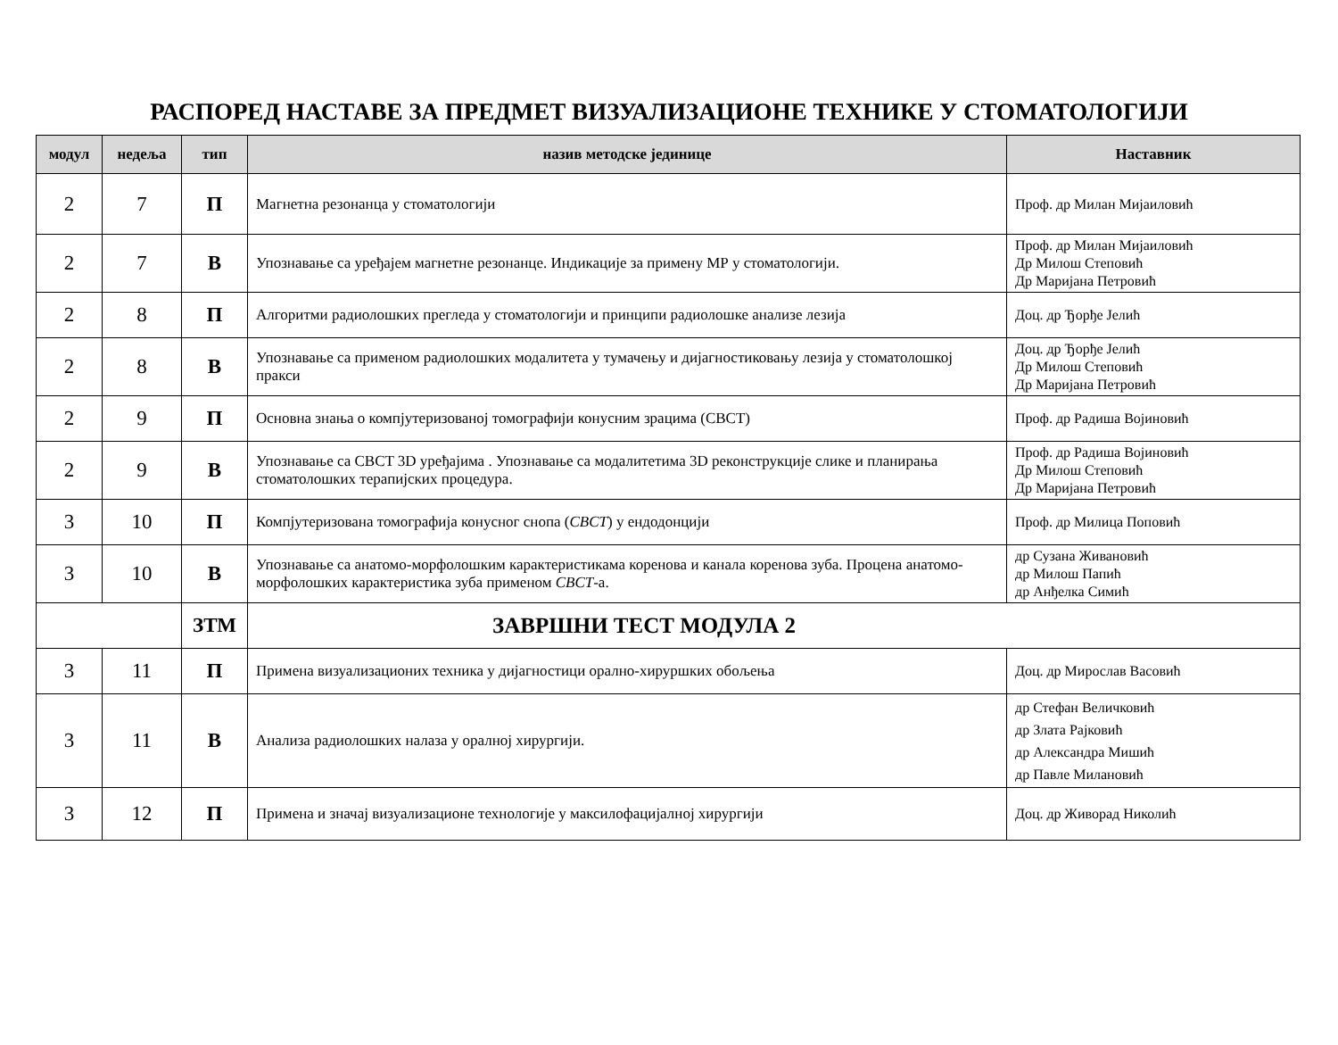РАСПОРЕД НАСТАВЕ ЗА ПРЕДМЕТ ВИЗУАЛИЗАЦИОНЕ ТЕХНИКЕ У СТОМАТОЛОГИЈИ
| модул | недеља | тип | назив методске јединице | Наставник |
| --- | --- | --- | --- | --- |
| 2 | 7 | П | Магнетна резонанца у стоматологији | Проф. др Милан Мијаиловић |
| 2 | 7 | В | Упознавање са уређајем магнетне резонанце. Индикације за примену МР у стоматологији. | Проф. др Милан Мијаиловић Др Милош Степовић Др Маријана Петровић |
| 2 | 8 | П | Алгоритми радиолошких прегледа у стоматологији и принципи радиолошке анализе лезија | Доц. др Ђорђе Јелић |
| 2 | 8 | В | Упознавање са применом радиолошких модалитета у тумачењу и дијагностиковању лезија у стоматолошкој пракси | Доц. др Ђорђе Јелић Др Милош Степовић Др Маријана Петровић |
| 2 | 9 | П | Основна знања о компјутеризованој томографији конусним зрацима (CBCT) | Проф. др Радиша Војиновић |
| 2 | 9 | В | Упознавање са CBCT 3D уређајима . Упознавање са модалитетима 3D реконструкције слике и планирања стоматолошких терапијских процедура. | Проф. др Радиша Војиновић Др Милош Степовић Др Маријана Петровић |
| 3 | 10 | П | Компјутеризована томографија конусног снопа ( CBCT ) у ендодонцији | Проф. др Милица Поповић |
| 3 | 10 | В | Упознавање са анатомо-морфолошким карактеристикама коренова и канала коренова зуба. Процена анатомо-морфолошких карактеристика зуба применом CBCT -а. | др Сузана Живановић др Милош Папић др Анђелка Симић |
| | | ЗТМ | ЗАВРШНИ ТЕСТ МОДУЛА 2 | |
| 3 | 11 | П | Примена визуализационих техника у дијагностици орално-хируршких обољења | Доц. др Мирослав Васовић |
| 3 | 11 | В | Анализа радиолошких налаза у оралној хирургији. | др Стефан Величковић др Злата Рајковић др Александра Мишић др Павле Милановић |
| 3 | 12 | П | Примена и значај визуализационе технологије у максилофацијалној хирургији | Доц. др Живорад Николић |